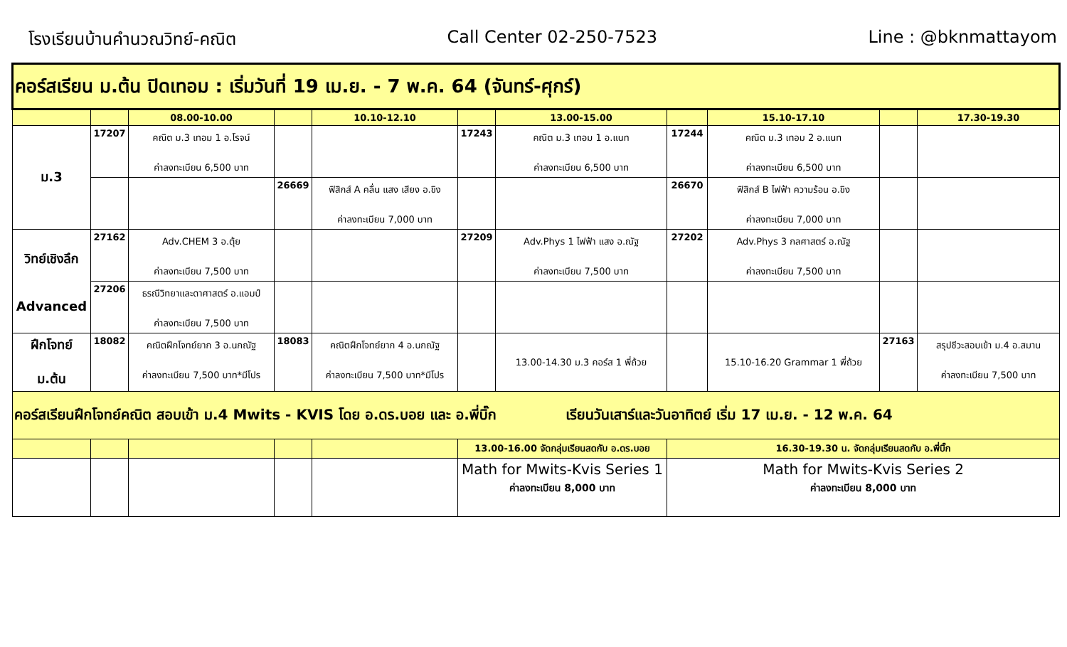โรงเรียนบ้านคำนวณวิทย์-คณิต Call Center 02-250-7523 Line : @bknmattayom
| คอร์สเรียน ม.ต้น ปิดเทอม : เริ่มวันที่ 19 เม.ย. - 7 พ.ค. 64 (จันทร์-ศุกร์) | | | | | | | | | | |
| | | 08.00-10.00 | | 10.10-12.10 | | 13.00-15.00 | | 15.10-17.10 | | 17.30-19.30 |
| ม.3 | 17207 | คณิต ม.3 เทอม 1 อ.โรจน์ ค่าลงทะเบียน 6,500 บาท | | | 17243 | คณิต ม.3 เทอม 1 อ.แนท ค่าลงทะเบียน 6,500 บาท | 17244 | คณิต ม.3 เทอม 2 อ.แนท ค่าลงทะเบียน 6,500 บาท | | |
| | | | 26669 | ฟิสิกส์ A คลื่น แสง เสียง อ.ขิง ค่าลงทะเบียน 7,000 บาท | | | 26670 | ฟิสิกส์ B ไฟฟ้า ความร้อน อ.ขิง ค่าลงทะเบียน 7,000 บาท | | |
| วิทย์เชิงลึก Advanced | 27162 | Adv.CHEM 3 อ.ตุ้ย ค่าลงทะเบียน 7,500 บาท | | | 27209 | Adv.Phys 1 ไฟฟ้า แสง อ.ณัฐ ค่าลงทะเบียน 7,500 บาท | 27202 | Adv.Phys 3 กลศาสตร์ อ.ณัฐ ค่าลงทะเบียน 7,500 บาท | | |
| | 27206 | ธรณีวิทยาและดาศาสตร์ อ.แอมป์ ค่าลงทะเบียน 7,500 บาท | | | | | | | | |
| ฝึกโจทย์ ม.ต้น | 18082 | คณิตฝึกโจทย์ยาก 3 อ.นกณัฐ ค่าลงทะเบียน 7,500 บาท*มีโปร | 18083 | คณิตฝึกโจทย์ยาก 4 อ.นกณัฐ ค่าลงทะเบียน 7,500 บาท*มีโปร | | 13.00-14.30 ม.3 คอร์ส 1 พี่ถ้วย | | 15.10-16.20 Grammar 1 พี่ถ้วย | 27163 | สรุปชีวะสอบเข้า ม.4 อ.สมาน ค่าลงทะเบียน 7,500 บาท |
| คอร์สเรียนฝึกโจทย์คณิต สอบเข้า ม.4 Mwits - KVIS โดย อ.ดร.บอย และ อ.พี่บิ๊ก เรียนวันเสาร์และวันอาทิตย์ เริ่ม 17 เม.ย. - 12 พ.ค. 64 | | | | | | | | | | |
| | | | | | 13.00-16.00 จัดกลุ่มเรียนสดกับ อ.ดร.บอย | | 16.30-19.30 น. จัดกลุ่มเรียนสดกับ อ.พี่บิ๊ก | | | |
| | | | | | Math for Mwits-Kvis Series 1 ค่าลงทะเบียน 8,000 บาท | | Math for Mwits-Kvis Series 2 ค่าลงทะเบียน 8,000 บาท | | | |